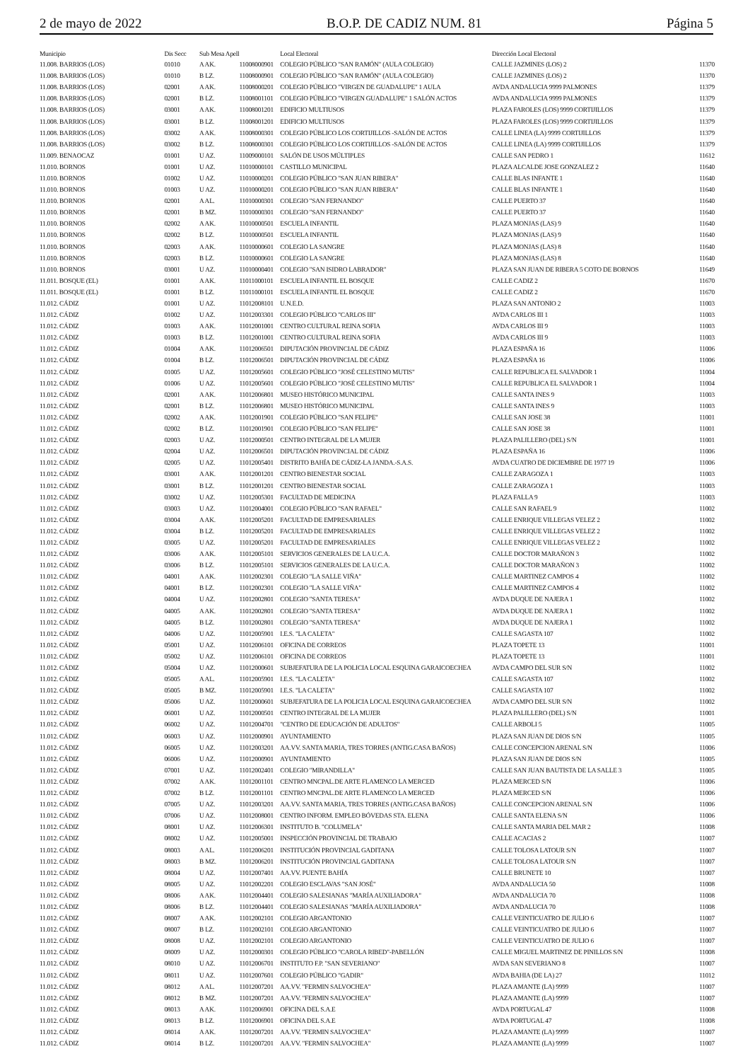2 de mayo de 2022 B.O.P. DE CADIZ NUM. 81 Página 5
| Municipio | Dis Secc | Sub Mesa Apell | | Local Electoral | Dirección Local Electoral | |
| --- | --- | --- | --- | --- | --- | --- |
| 11.008. BARRIOS (LOS) | 01010 | A AK. | 11008000901 | COLEGIO PÚBLICO "SAN RAMÓN" (AULA COLEGIO) | CALLE JAZMINES (LOS) 2 | 11370 |
| 11.008. BARRIOS (LOS) | 01010 | B LZ. | 11008000901 | COLEGIO PÚBLICO "SAN RAMÓN" (AULA COLEGIO) | CALLE JAZMINES (LOS) 2 | 11370 |
| 11.008. BARRIOS (LOS) | 02001 | A AK. | 11008000201 | COLEGIO PÚBLICO "VIRGEN DE GUADALUPE" 1 AULA | AVDA ANDALUCIA 9999 PALMONES | 11379 |
| 11.008. BARRIOS (LOS) | 02001 | B LZ. | 11008001101 | COLEGIO PÚBLICO "VIRGEN GUADALUPE" 1 SALÓN ACTOS | AVDA ANDALUCIA 9999 PALMONES | 11379 |
| 11.008. BARRIOS (LOS) | 03001 | A AK. | 11008001201 | EDIFICIO MULTIUSOS | PLAZA FAROLES (LOS) 9999 CORTIJILLOS | 11379 |
| 11.008. BARRIOS (LOS) | 03001 | B LZ. | 11008001201 | EDIFICIO MULTIUSOS | PLAZA FAROLES (LOS) 9999 CORTIJILLOS | 11379 |
| 11.008. BARRIOS (LOS) | 03002 | A AK. | 11008000301 | COLEGIO PÚBLICO LOS CORTIJILLOS -SALÓN DE ACTOS | CALLE LINEA (LA) 9999 CORTIJILLOS | 11379 |
| 11.008. BARRIOS (LOS) | 03002 | B LZ. | 11008000301 | COLEGIO PÚBLICO LOS CORTIJILLOS -SALÓN DE ACTOS | CALLE LINEA (LA) 9999 CORTIJILLOS | 11379 |
| 11.009. BENAOCAZ | 01001 | U AZ. | 11009000101 | SALÓN DE USOS MÚLTIPLES | CALLE SAN PEDRO 1 | 11612 |
| 11.010. BORNOS | 01001 | U AZ. | 11010000101 | CASTILLO MUNICIPAL | PLAZA ALCALDE JOSE GONZALEZ 2 | 11640 |
| 11.010. BORNOS | 01002 | U AZ. | 11010000201 | COLEGIO PÚBLICO "SAN JUAN RIBERA" | CALLE BLAS INFANTE 1 | 11640 |
| 11.010. BORNOS | 01003 | U AZ. | 11010000201 | COLEGIO PÚBLICO "SAN JUAN RIBERA" | CALLE BLAS INFANTE 1 | 11640 |
| 11.010. BORNOS | 02001 | A AL. | 11010000301 | COLEGIO "SAN FERNANDO" | CALLE PUERTO 37 | 11640 |
| 11.010. BORNOS | 02001 | B MZ. | 11010000301 | COLEGIO "SAN FERNANDO" | CALLE PUERTO 37 | 11640 |
| 11.010. BORNOS | 02002 | A AK. | 11010000501 | ESCUELA INFANTIL | PLAZA MONJAS (LAS) 9 | 11640 |
| 11.010. BORNOS | 02002 | B LZ. | 11010000501 | ESCUELA INFANTIL | PLAZA MONJAS (LAS) 9 | 11640 |
| 11.010. BORNOS | 02003 | A AK. | 11010000601 | COLEGIO LA SANGRE | PLAZA MONJAS (LAS) 8 | 11640 |
| 11.010. BORNOS | 02003 | B LZ. | 11010000601 | COLEGIO LA SANGRE | PLAZA MONJAS (LAS) 8 | 11640 |
| 11.010. BORNOS | 03001 | U AZ. | 11010000401 | COLEGIO "SAN ISIDRO LABRADOR" | PLAZA SAN JUAN DE RIBERA 5 COTO DE BORNOS | 11649 |
| 11.011. BOSQUE (EL) | 01001 | A AK. | 11011000101 | ESCUELA INFANTIL EL BOSQUE | CALLE CADIZ 2 | 11670 |
| 11.011. BOSQUE (EL) | 01001 | B LZ. | 11011000101 | ESCUELA INFANTIL EL BOSQUE | CALLE CADIZ 2 | 11670 |
| 11.012. CÁDIZ | 01001 | U AZ. | 11012008101 | U.N.E.D. | PLAZA SAN ANTONIO 2 | 11003 |
| 11.012. CÁDIZ | 01002 | U AZ. | 11012003301 | COLEGIO PÚBLICO "CARLOS III" | AVDA CARLOS III 1 | 11003 |
| 11.012. CÁDIZ | 01003 | A AK. | 11012001001 | CENTRO CULTURAL REINA SOFIA | AVDA CARLOS III 9 | 11003 |
| 11.012. CÁDIZ | 01003 | B LZ. | 11012001001 | CENTRO CULTURAL REINA SOFIA | AVDA CARLOS III 9 | 11003 |
| 11.012. CÁDIZ | 01004 | A AK. | 11012006501 | DIPUTACIÓN PROVINCIAL DE CÁDIZ | PLAZA ESPAÑA 16 | 11006 |
| 11.012. CÁDIZ | 01004 | B LZ. | 11012006501 | DIPUTACIÓN PROVINCIAL DE CÁDIZ | PLAZA ESPAÑA 16 | 11006 |
| 11.012. CÁDIZ | 01005 | U AZ. | 11012005601 | COLEGIO PÚBLICO "JOSÉ CELESTINO MUTIS" | CALLE REPUBLICA EL SALVADOR 1 | 11004 |
| 11.012. CÁDIZ | 01006 | U AZ. | 11012005601 | COLEGIO PÚBLICO "JOSÉ CELESTINO MUTIS" | CALLE REPUBLICA EL SALVADOR 1 | 11004 |
| 11.012. CÁDIZ | 02001 | A AK. | 11012006801 | MUSEO HISTÓRICO MUNICIPAL | CALLE SANTA INES 9 | 11003 |
| 11.012. CÁDIZ | 02001 | B LZ. | 11012006801 | MUSEO HISTÓRICO MUNICIPAL | CALLE SANTA INES 9 | 11003 |
| 11.012. CÁDIZ | 02002 | A AK. | 11012001901 | COLEGIO PÚBLICO "SAN FELIPE" | CALLE SAN JOSE 38 | 11001 |
| 11.012. CÁDIZ | 02002 | B LZ. | 11012001901 | COLEGIO PÚBLICO "SAN FELIPE" | CALLE SAN JOSE 38 | 11001 |
| 11.012. CÁDIZ | 02003 | U AZ. | 11012000501 | CENTRO INTEGRAL DE LA MUJER | PLAZA PALILLERO (DEL) S/N | 11001 |
| 11.012. CÁDIZ | 02004 | U AZ. | 11012006501 | DIPUTACIÓN PROVINCIAL DE CÁDIZ | PLAZA ESPAÑA 16 | 11006 |
| 11.012. CÁDIZ | 02005 | U AZ. | 11012005401 | DISTRITO BAHÍA DE CÁDIZ-LA JANDA.-S.A.S. | AVDA CUATRO DE DICIEMBRE DE 1977 19 | 11006 |
| 11.012. CÁDIZ | 03001 | A AK. | 11012001201 | CENTRO BIENESTAR SOCIAL | CALLE ZARAGOZA 1 | 11003 |
| 11.012. CÁDIZ | 03001 | B LZ. | 11012001201 | CENTRO BIENESTAR SOCIAL | CALLE ZARAGOZA 1 | 11003 |
| 11.012. CÁDIZ | 03002 | U AZ. | 11012005301 | FACULTAD DE MEDICINA | PLAZA FALLA 9 | 11003 |
| 11.012. CÁDIZ | 03003 | U AZ. | 11012004001 | COLEGIO PÚBLICO "SAN RAFAEL" | CALLE SAN RAFAEL 9 | 11002 |
| 11.012. CÁDIZ | 03004 | A AK. | 11012005201 | FACULTAD DE EMPRESARIALES | CALLE ENRIQUE VILLEGAS VELEZ 2 | 11002 |
| 11.012. CÁDIZ | 03004 | B LZ. | 11012005201 | FACULTAD DE EMPRESARIALES | CALLE ENRIQUE VILLEGAS VELEZ 2 | 11002 |
| 11.012. CÁDIZ | 03005 | U AZ. | 11012005201 | FACULTAD DE EMPRESARIALES | CALLE ENRIQUE VILLEGAS VELEZ 2 | 11002 |
| 11.012. CÁDIZ | 03006 | A AK. | 11012005101 | SERVICIOS GENERALES DE LA U.C.A. | CALLE DOCTOR MARAÑON 3 | 11002 |
| 11.012. CÁDIZ | 03006 | B LZ. | 11012005101 | SERVICIOS GENERALES DE LA U.C.A. | CALLE DOCTOR MARAÑON 3 | 11002 |
| 11.012. CÁDIZ | 04001 | A AK. | 11012002301 | COLEGIO "LA SALLE VIÑA" | CALLE MARTINEZ CAMPOS 4 | 11002 |
| 11.012. CÁDIZ | 04001 | B LZ. | 11012002301 | COLEGIO "LA SALLE VIÑA" | CALLE MARTINEZ CAMPOS 4 | 11002 |
| 11.012. CÁDIZ | 04004 | U AZ. | 11012002801 | COLEGIO "SANTA TERESA" | AVDA DUQUE DE NAJERA 1 | 11002 |
| 11.012. CÁDIZ | 04005 | A AK. | 11012002801 | COLEGIO "SANTA TERESA" | AVDA DUQUE DE NAJERA 1 | 11002 |
| 11.012. CÁDIZ | 04005 | B LZ. | 11012002801 | COLEGIO "SANTA TERESA" | AVDA DUQUE DE NAJERA 1 | 11002 |
| 11.012. CÁDIZ | 04006 | U AZ. | 11012005901 | I.E.S. "LA CALETA" | CALLE SAGASTA 107 | 11002 |
| 11.012. CÁDIZ | 05001 | U AZ. | 11012006101 | OFICINA DE CORREOS | PLAZA TOPETE 13 | 11001 |
| 11.012. CÁDIZ | 05002 | U AZ. | 11012006101 | OFICINA DE CORREOS | PLAZA TOPETE 13 | 11001 |
| 11.012. CÁDIZ | 05004 | U AZ. | 11012000601 | SUBJEFATURA DE LA POLICIA LOCAL ESQUINA GARAICOECHEA | AVDA CAMPO DEL SUR S/N | 11002 |
| 11.012. CÁDIZ | 05005 | A AL. | 11012005901 | I.E.S. "LA CALETA" | CALLE SAGASTA 107 | 11002 |
| 11.012. CÁDIZ | 05005 | B MZ. | 11012005901 | I.E.S. "LA CALETA" | CALLE SAGASTA 107 | 11002 |
| 11.012. CÁDIZ | 05006 | U AZ. | 11012000601 | SUBJEFATURA DE LA POLICIA LOCAL ESQUINA GARAICOECHEA | AVDA CAMPO DEL SUR S/N | 11002 |
| 11.012. CÁDIZ | 06001 | U AZ. | 11012000501 | CENTRO INTEGRAL DE LA MUJER | PLAZA PALILLERO (DEL) S/N | 11001 |
| 11.012. CÁDIZ | 06002 | U AZ. | 11012004701 | "CENTRO DE EDUCACIÓN DE ADULTOS" | CALLE ARBOLI 5 | 11005 |
| 11.012. CÁDIZ | 06003 | U AZ. | 11012000901 | AYUNTAMIENTO | PLAZA SAN JUAN DE DIOS S/N | 11005 |
| 11.012. CÁDIZ | 06005 | U AZ. | 11012003201 | AA.VV. SANTA MARIA, TRES TORRES (ANTIG.CASA BAÑOS) | CALLE CONCEPCION ARENAL S/N | 11006 |
| 11.012. CÁDIZ | 06006 | U AZ. | 11012000901 | AYUNTAMIENTO | PLAZA SAN JUAN DE DIOS S/N | 11005 |
| 11.012. CÁDIZ | 07001 | U AZ. | 11012002401 | COLEGIO "MIRANDILLA" | CALLE SAN JUAN BAUTISTA DE LA SALLE 3 | 11005 |
| 11.012. CÁDIZ | 07002 | A AK. | 11012001101 | CENTRO MNCPAL.DE ARTE FLAMENCO LA MERCED | PLAZA MERCED S/N | 11006 |
| 11.012. CÁDIZ | 07002 | B LZ. | 11012001101 | CENTRO MNCPAL.DE ARTE FLAMENCO LA MERCED | PLAZA MERCED S/N | 11006 |
| 11.012. CÁDIZ | 07005 | U AZ. | 11012003201 | AA.VV. SANTA MARIA, TRES TORRES (ANTIG.CASA BAÑOS) | CALLE CONCEPCION ARENAL S/N | 11006 |
| 11.012. CÁDIZ | 07006 | U AZ. | 11012008001 | CENTRO INFORM. EMPLEO BÓVEDAS STA. ELENA | CALLE SANTA ELENA S/N | 11006 |
| 11.012. CÁDIZ | 08001 | U AZ. | 11012006301 | INSTITUTO B. "COLUMELA" | CALLE SANTA MARIA DEL MAR 2 | 11008 |
| 11.012. CÁDIZ | 08002 | U AZ. | 11012005001 | INSPECCIÓN PROVINCIAL DE TRABAJO | CALLE ACACIAS 2 | 11007 |
| 11.012. CÁDIZ | 08003 | A AL. | 11012006201 | INSTITUCIÓN PROVINCIAL GADITANA | CALLE TOLOSA LATOUR S/N | 11007 |
| 11.012. CÁDIZ | 08003 | B MZ. | 11012006201 | INSTITUCIÓN PROVINCIAL GADITANA | CALLE TOLOSA LATOUR S/N | 11007 |
| 11.012. CÁDIZ | 08004 | U AZ. | 11012007401 | AA.VV. PUENTE BAHÍA | CALLE BRUNETE 10 | 11007 |
| 11.012. CÁDIZ | 08005 | U AZ. | 11012002201 | COLEGIO ESCLAVAS "SAN JOSÉ" | AVDA ANDALUCIA 50 | 11008 |
| 11.012. CÁDIZ | 08006 | A AK. | 11012004401 | COLEGIO SALESIANAS "MARÍA AUXILIADORA" | AVDA ANDALUCIA 70 | 11008 |
| 11.012. CÁDIZ | 08006 | B LZ. | 11012004401 | COLEGIO SALESIANAS "MARÍA AUXILIADORA" | AVDA ANDALUCIA 70 | 11008 |
| 11.012. CÁDIZ | 08007 | A AK. | 11012002101 | COLEGIO ARGANTONIO | CALLE VEINTICUATRO DE JULIO 6 | 11007 |
| 11.012. CÁDIZ | 08007 | B LZ. | 11012002101 | COLEGIO ARGANTONIO | CALLE VEINTICUATRO DE JULIO 6 | 11007 |
| 11.012. CÁDIZ | 08008 | U AZ. | 11012002101 | COLEGIO ARGANTONIO | CALLE VEINTICUATRO DE JULIO 6 | 11007 |
| 11.012. CÁDIZ | 08009 | U AZ. | 11012000301 | COLEGIO PÚBLICO "CAROLA RIBED"-PABELLÓN | CALLE MIGUEL MARTINEZ DE PINILLOS S/N | 11008 |
| 11.012. CÁDIZ | 08010 | U AZ. | 11012006701 | INSTITUTO F.P. "SAN SEVERIANO" | AVDA SAN SEVERIANO 8 | 11007 |
| 11.012. CÁDIZ | 08011 | U AZ. | 11012007601 | COLEGIO PÚBLICO "GADIR" | AVDA BAHIA (DE LA) 27 | 11012 |
| 11.012. CÁDIZ | 08012 | A AL. | 11012007201 | AA.VV. "FERMIN SALVOCHEA" | PLAZA AMANTE (LA) 9999 | 11007 |
| 11.012. CÁDIZ | 08012 | B MZ. | 11012007201 | AA.VV. "FERMIN SALVOCHEA" | PLAZA AMANTE (LA) 9999 | 11007 |
| 11.012. CÁDIZ | 08013 | A AK. | 11012006901 | OFICINA DEL S.A.E | AVDA PORTUGAL 47 | 11008 |
| 11.012. CÁDIZ | 08013 | B LZ. | 11012006901 | OFICINA DEL S.A.E | AVDA PORTUGAL 47 | 11008 |
| 11.012. CÁDIZ | 08014 | A AK. | 11012007201 | AA.VV. "FERMIN SALVOCHEA" | PLAZA AMANTE (LA) 9999 | 11007 |
| 11.012. CÁDIZ | 08014 | B LZ. | 11012007201 | AA.VV. "FERMIN SALVOCHEA" | PLAZA AMANTE (LA) 9999 | 11007 |